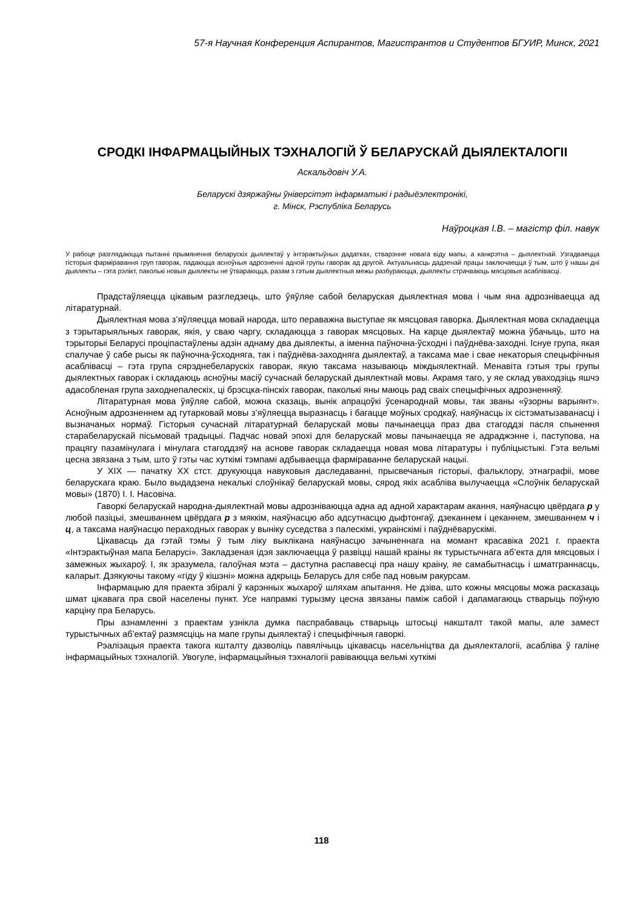57-я Научная Конференция Аспирантов, Магистрантов и Студентов БГУИР, Минск, 2021
СРОДКІ ІНФАРМАЦЫЙНЫХ ТЭХНАЛОГІЙ Ў БЕЛАРУСКАЙ ДЫЯЛЕКТАЛОГІІ
Аскальдовіч У.А.
Беларускі дзяржаўны ўніверсітэт інфарматыкі і радыёэлектронікі,
г. Мінск, Рэспубліка Беларусь
Наўроцкая І.В. – магістр філ. навук
У рабоце разглядаюцца пытанні прымянення беларускіх дыялектаў у інтэрактыўных дадатках, стварэнне новага віду мапы, а канкрэтна – дыялектнай. Узгадваецца гісторыя фарміравання груп гаворак, падаюцца асноўныя адрозненні адной групы гаворак ад другой. Актуальнасць дадзенай працы заключаецца ў тым, што ў нашы дні дыялекты – гэта рэлікт, паколькі новыя дыялекты не ўтвараюцца, разам з гэтым дыялектныя межы разбураюцца, дыялекты страчваюць мясцовыя асаблівасці.
Прадстаўляецца цікавым разгледзець, што ўяўляе сабой беларуская дыялектная мова і чым яна адрозніваецца ад літаратурнай.
Дыялектная мова з’яўляецца мовай народа, што пераважна выступае як мясцовая гаворка. Дыялектная мова складаецца з тэрытарыяльных гаворак, якія, у сваю чаргу, складаюцца з гаворак мясцовых. На карце дыялектаў можна ўбачыць, што на тэрыторыі Беларусі проціпастаўлены адзін аднаму два дыялекты, а іменна паўночна-ўсходні і паўднёва-заходні. Існуе група, якая спалучае ў сабе рысы як паўночна-ўсходняга, так і паўднёва-заходняга дыялектаў, а таксама мае і свае некаторыя спецыфічныя асаблівасці – гэта група сярэднебеларускіх гаворак, якую таксама называюць міждыялектнай. Менавіта гэтыя тры групы дыялектных гаворак і складаюць асноўны масіў сучаснай беларускай дыялектнай мовы. Акрамя таго, у яе склад уваходзіць яшчэ адасобленая група заходнепалескіх, ці брэсцка-пінскіх гаворак, паколькі яны маюць рад сваіх спецыфічных адрозненняў.
Літаратурная мова ўяўляе сабой, можна сказаць, вынік апрацоўкі ўсенароднай мовы, так званы «ўзорны варыянт». Асноўным адрозненнем ад гутарковай мовы з’яўляецца выразнасць і багацце моўных сродкаў, наяўнасць іх сістэматызаванасці і вызначаных нормаў. Гісторыя сучаснай літаратурнай беларускай мовы пачынаецца праз два стагоддзі пасля спынення старабеларускай пісьмовай традыцыі. Падчас новай эпохі для беларускай мовы пачынаецца яе адраджэнне і, паступова, на працягу пазамінулага і мінулага стагоддзяў на аснове гаворак складаецца новая мова літаратуры і публіцыстыкі. Гэта вельмі цесна звязана з тым, што ў гэты час хуткімі тэмпамі адбываецца фарміраванне беларускай нацыі.
У XIX — пачатку XX стст. друкуюцца навуковыя даследаванні, прысвечаныя гісторыі, фальклору, этнаграфіі, мове беларускага краю. Было выдадзена некалькі слоўнікаў беларускай мовы, сярод якіх асабліва вылучаецца «Слоўнік беларускай мовы» (1870) І. І. Насовіча.
Гаворкі беларускай народна-дыялектнай мовы адрозніваюцца адна ад адной характарам акання, наяўнасцю цвёрдага р у любой пазіцыі, змешваннем цвёрдага р з мяккім, наяўнасцю або адсутнасцю дыфтонгаў, дзеканнем і цеканнем, змешваннем ч і ц, а таксама наяўнасцю пераходных гаворак у выніку суседства з палескімі, украінскімі і паўднёварускімі.
Цікавасць да гэтай тэмы ў тым ліку выклікана наяўнасцю зачыненнага на момант красавіка 2021 г. праекта «Інтэрактыўная мапа Беларусі». Закладзеная ідэя заключаецца ў развіцці нашай краіны як турыстычнага аб’екта для мясцовых і замежных жыхароў. І, як зразумела, галоўная мэта – даступна распавесці пра нашу краіну, яе самабытнасць і шматграннасць, каларыт. Дзякуючы такому «гіду ў кішэні» можна адкрыць Беларусь для сябе пад новым ракурсам.
Інфармацыю для праекта збіралі ў карэнных жыхароў шляхам апытання. Не дзіва, што кожны мясцовы можа расказаць шмат цікавага пра свой населены пункт. Усе напрамкі турызму цесна звязаны паміж сабой і дапамагаюць стварыць поўную карціну пра Беларусь.
Пры азнамленні з праектам узнікла думка паспрабаваць стварыць штосьці накшталт такой мапы, але замест турыстычных аб’ектаў размясціць на мапе групы дыялектаў і спецыфічныя гаворкі.
Рэалізацыя праекта такога кшталту дазволіць павялічыць цікавасць насельніцтва да дыялекталогіі, асабліва ў галіне інфармацыйных тэхналогій. Увогуле, інфармацыйныя тэхналогіі равіваюцца вельмі хуткімі
118